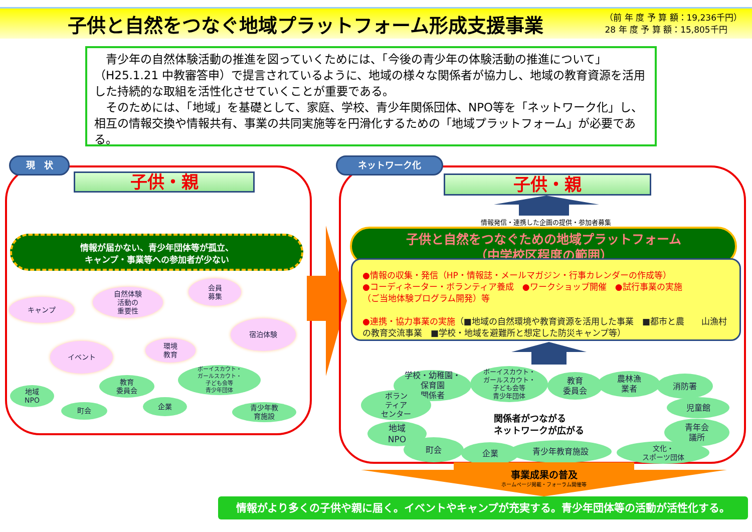子供と自然をつなぐ地域プラットフォーム形成支援事業
（前 年 度 予 算 額：19,236千円）
28 年 度 予 算 額：15,805千円
　青少年の自然体験活動の推進を図っていくためには、「今後の青少年の体験活動の推進について」（H25.1.21 中教審答申）で提言されているように、地域の様々な関係者が協力し、地域の教育資源を活用した持続的な取組を活性化させていくことが重要である。
　そのためには、「地域」を基礎として、家庭、学校、青少年関係団体、NPO等を「ネットワーク化」し、相互の情報交換や情報共有、事業の共同実施等を円滑化するための「地域プラットフォーム」が必要である。
現　状
子供・親
情報が届かない、青少年団体等が孤立、
キャンプ・事業等への参加者が少ない
キャンプ
自然体験
活動の
重要性
会員
募集
宿泊体験
イベント
環境
教育
ボーイスカウト・
ガールスカウト・
子ども会等
青少年団体
教育
委員会
地域
NPO
町会
企業
青少年教
育施設
ネットワーク化
子供・親
情報発信・連携した企画の提供・参加者募集
子供と自然をつなぐための地域プラットフォーム
（中学校区程度の範囲）
●情報の収集・発信（HP・情報誌・メールマガジン・行事カレンダーの作成等）
●コーディネーター・ボランティア養成　●ワークショップ開催　●試行事業の実施
（ご当地体験プログラム開発）等
●連携・協力事業の実施（■地域の自然環境や教育資源を活用した事業　■都市と農　　山漁村の教育交流事業　■学校・地域を避難所と想定した防災キャンプ等）
学校・幼稚園・
保育園
関係者
ボーイスカウト・
ガールスカウト・
子ども会等
青少年団体
教育
委員会
農林漁
業者
消防署
ボラン
ティア
センター
児童館
地域
NPO
関係者がつながる
ネットワークが広がる
青年会
議所
町会
企業 青少年教育施設
文化・
スポーツ団体
事業成果の普及
ホームページ掲載・フォーラム開催等
情報がより多くの子供や親に届く。イベントやキャンプが充実する。青少年団体等の活動が活性化する。